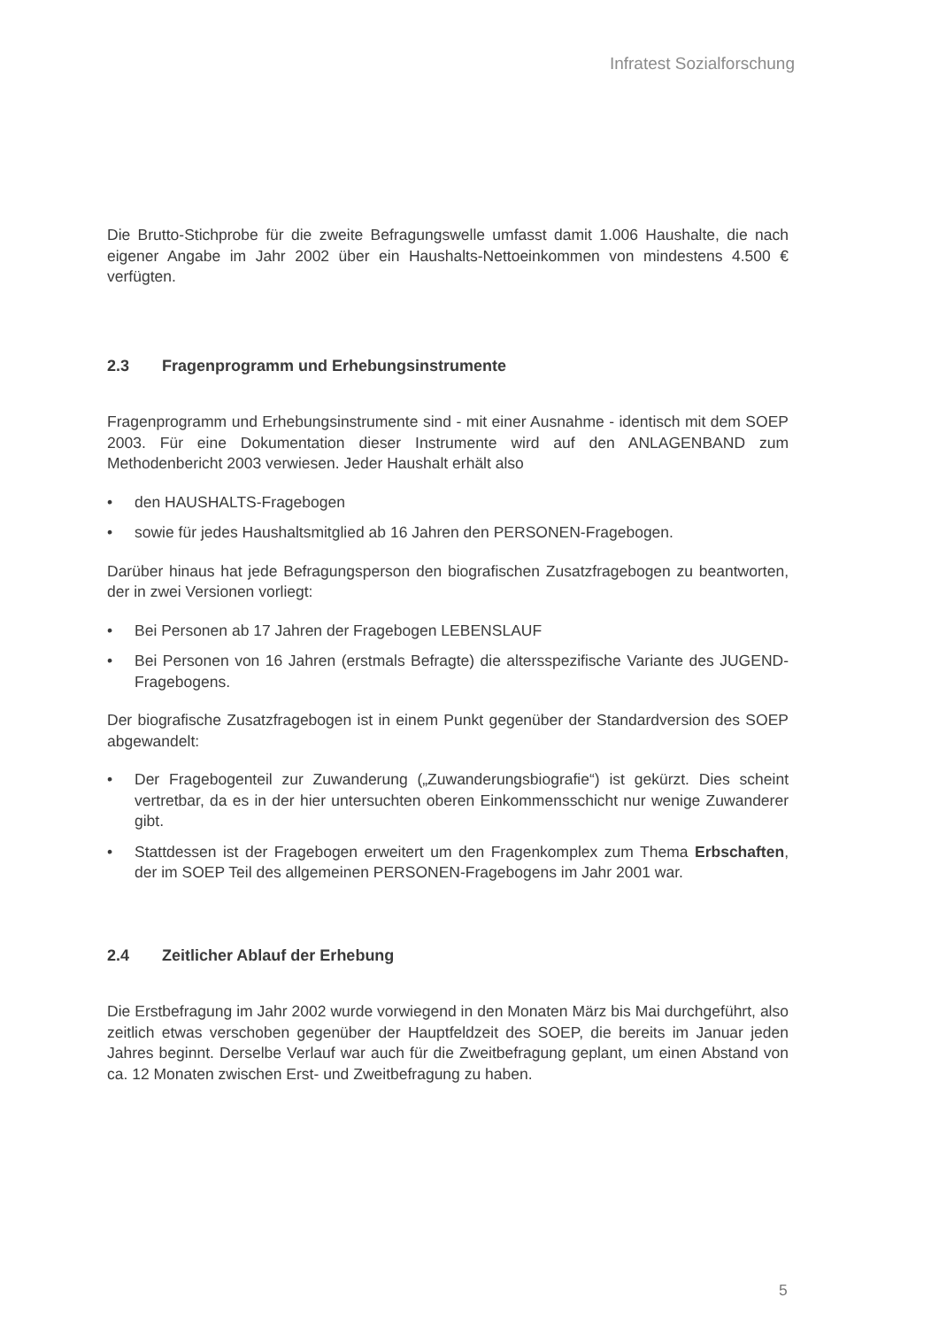Infratest Sozialforschung
Die Brutto-Stichprobe für die zweite Befragungswelle umfasst damit 1.006 Haushalte, die nach eigener Angabe im Jahr 2002 über ein Haushalts-Nettoeinkommen von mindestens 4.500 € verfügten.
2.3 Fragenprogramm und Erhebungsinstrumente
Fragenprogramm und Erhebungsinstrumente sind - mit einer Ausnahme - identisch mit dem SOEP 2003. Für eine Dokumentation dieser Instrumente wird auf den ANLAGENBAND zum Methodenbericht 2003 verwiesen. Jeder Haushalt erhält also
• den HAUSHALTS-Fragebogen
• sowie für jedes Haushaltsmitglied ab 16 Jahren den PERSONEN-Fragebogen.
Darüber hinaus hat jede Befragungsperson den biografischen Zusatzfragebogen zu beantworten, der in zwei Versionen vorliegt:
• Bei Personen ab 17 Jahren der Fragebogen LEBENSLAUF
• Bei Personen von 16 Jahren (erstmals Befragte) die altersspezifische Variante des JUGEND-Fragebogens.
Der biografische Zusatzfragebogen ist in einem Punkt gegenüber der Standardversion des SOEP abgewandelt:
• Der Fragebogenteil zur Zuwanderung („Zuwanderungsbiografie“) ist gekürzt. Dies scheint vertretbar, da es in der hier untersuchten oberen Einkommensschicht nur wenige Zuwanderer gibt.
• Stattdessen ist der Fragebogen erweitert um den Fragenkomplex zum Thema Erbschaften, der im SOEP Teil des allgemeinen PERSONEN-Fragebogens im Jahr 2001 war.
2.4 Zeitlicher Ablauf der Erhebung
Die Erstbefragung im Jahr 2002 wurde vorwiegend in den Monaten März bis Mai durchgeführt, also zeitlich etwas verschoben gegenüber der Hauptfeldzeit des SOEP, die bereits im Januar jeden Jahres beginnt. Derselbe Verlauf war auch für die Zweitbefragung geplant, um einen Abstand von ca. 12 Monaten zwischen Erst- und Zweitbefragung zu haben.
5